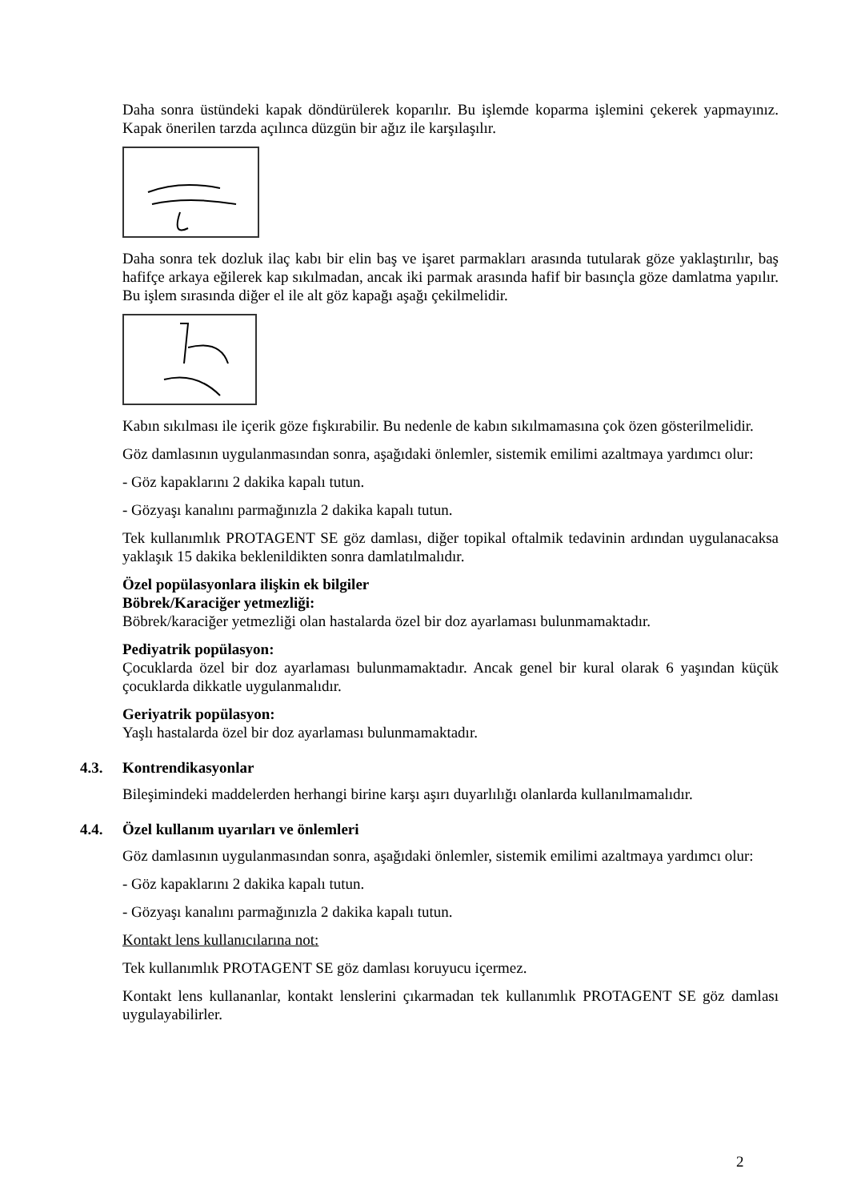Daha sonra üstündeki kapak döndürülerek koparılır. Bu işlemde koparma işlemini çekerek yapmayınız. Kapak önerilen tarzda açılınca düzgün bir ağız ile karşılaşılır.
Daha sonra tek dozluk ilaç kabı bir elin baş ve işaret parmakları arasında tutularak göze yaklaştırılır, baş hafifçe arkaya eğilerek kap sıkılmadan, ancak iki parmak arasında hafif bir basınçla göze damlatma yapılır. Bu işlem sırasında diğer el ile alt göz kapağı aşağı çekilmelidir.
Kabın sıkılması ile içerik göze fışkırabilir. Bu nedenle de kabın sıkılmamasına çok özen gösterilmelidir.
Göz damlasının uygulanmasından sonra, aşağıdaki önlemler, sistemik emilimi azaltmaya yardımcı olur:
- Göz kapaklarını 2 dakika kapalı tutun.
- Gözyaşı kanalını parmağınızla 2 dakika kapalı tutun.
Tek kullanımlık PROTAGENT SE göz damlası, diğer topikal oftalmik tedavinin ardından uygulanacaksa yaklaşık 15 dakika beklenildikten sonra damlatılmalıdır.
Özel popülasyonlara ilişkin ek bilgiler
Böbrek/Karaciğer yetmezliği:
Böbrek/karaciğer yetmezliği olan hastalarda özel bir doz ayarlaması bulunmamaktadır.
Pediyatrik popülasyon:
Çocuklarda özel bir doz ayarlaması bulunmamaktadır. Ancak genel bir kural olarak 6 yaşından küçük çocuklarda dikkatle uygulanmalıdır.
Geriyatrik popülasyon:
Yaşlı hastalarda özel bir doz ayarlaması bulunmamaktadır.
4.3. Kontrendikasyonlar
Bileşimindeki maddelerden herhangi birine karşı aşırı duyarlılığı olanlarda kullanılmamalıdır.
4.4. Özel kullanım uyarıları ve önlemleri
Göz damlasının uygulanmasından sonra, aşağıdaki önlemler, sistemik emilimi azaltmaya yardımcı olur:
- Göz kapaklarını 2 dakika kapalı tutun.
- Gözyaşı kanalını parmağınızla 2 dakika kapalı tutun.
Kontakt lens kullanıcılarına not:
Tek kullanımlık PROTAGENT SE göz damlası koruyucu içermez.
Kontakt lens kullananlar, kontakt lenslerini çıkarmadan tek kullanımlık PROTAGENT SE göz damlası uygulayabilirler.
2